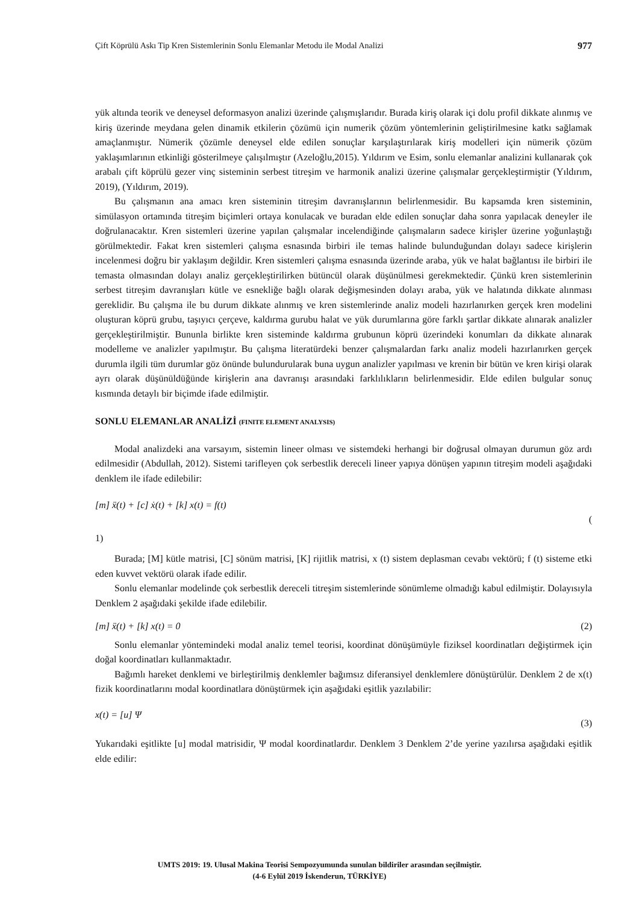Çift Köprülü Askı Tip Kren Sistemlerinin Sonlu Elemanlar Metodu ile Modal Analizi 977
yük altında teorik ve deneysel deformasyon analizi üzerinde çalışmışlarıdır. Burada kiriş olarak içi dolu profil dikkate alınmış ve kiriş üzerinde meydana gelen dinamik etkilerin çözümü için numerik çözüm yöntemlerinin geliştirilmesine katkı sağlamak amaçlanmıştır. Nümerik çözümle deneysel elde edilen sonuçlar karşılaştırılarak kiriş modelleri için nümerik çözüm yaklaşımlarının etkinliği gösterilmeye çalışılmıştır (Azeloğlu,2015). Yıldırım ve Esim, sonlu elemanlar analizini kullanarak çok arabalı çift köprülü gezer vinç sisteminin serbest titreşim ve harmonik analizi üzerine çalışmalar gerçekleştirmiştir (Yıldırım, 2019), (Yıldırım, 2019).
Bu çalışmanın ana amacı kren sisteminin titreşim davranışlarının belirlenmesidir. Bu kapsamda kren sisteminin, simülasyon ortamında titreşim biçimleri ortaya konulacak ve buradan elde edilen sonuçlar daha sonra yapılacak deneyler ile doğrulanacaktır. Kren sistemleri üzerine yapılan çalışmalar incelendiğinde çalışmaların sadece kirişler üzerine yoğunlaştığı görülmektedir. Fakat kren sistemleri çalışma esnasında birbiri ile temas halinde bulunduğundan dolayı sadece kirişlerin incelenmesi doğru bir yaklaşım değildir. Kren sistemleri çalışma esnasında üzerinde araba, yük ve halat bağlantısı ile birbiri ile temasta olmasından dolayı analiz gerçekleştirilirken bütüncül olarak düşünülmesi gerekmektedir. Çünkü kren sistemlerinin serbest titreşim davranışları kütle ve esnekliğe bağlı olarak değişmesinden dolayı araba, yük ve halatında dikkate alınması gereklidir. Bu çalışma ile bu durum dikkate alınmış ve kren sistemlerinde analiz modeli hazırlanırken gerçek kren modelini oluşturan köprü grubu, taşıyıcı çerçeve, kaldırma gurubu halat ve yük durumlarına göre farklı şartlar dikkate alınarak analizler gerçekleştirilmiştir. Bununla birlikte kren sisteminde kaldırma grubunun köprü üzerindeki konumları da dikkate alınarak modelleme ve analizler yapılmıştır. Bu çalışma literatürdeki benzer çalışmalardan farkı analiz modeli hazırlanırken gerçek durumla ilgili tüm durumlar göz önünde bulundurularak buna uygun analizler yapılması ve krenin bir bütün ve kren kirişi olarak ayrı olarak düşünüldüğünde kirişlerin ana davranışı arasındaki farklılıkların belirlenmesidir. Elde edilen bulgular sonuç kısmında detaylı bir biçimde ifade edilmiştir.
SONLU ELEMANLAR ANALİZİ (FINITE ELEMENT ANALYSIS)
Modal analizdeki ana varsayım, sistemin lineer olması ve sistemdeki herhangi bir doğrusal olmayan durumun göz ardı edilmesidir (Abdullah, 2012). Sistemi tarifleyen çok serbestlik dereceli lineer yapıya dönüşen yapının titreşim modeli aşağıdaki denklem ile ifade edilebilir:
[m] ẍ(t) + [c] ẋ(t) + [k] x(t) = f(t) (
1)
Burada; [M] kütle matrisi, [C] sönüm matrisi, [K] rijitlik matrisi, x (t) sistem deplasman cevabı vektörü; f (t) sisteme etki eden kuvvet vektörü olarak ifade edilir.
Sonlu elemanlar modelinde çok serbestlik dereceli titreşim sistemlerinde sönümleme olmadığı kabul edilmiştir. Dolayısıyla Denklem 2 aşağıdaki şekilde ifade edilebilir.
[m] ẍ(t) + [k] x(t) = 0 (2)
Sonlu elemanlar yöntemindeki modal analiz temel teorisi, koordinat dönüşümüyle fiziksel koordinatları değiştirmek için doğal koordinatları kullanmaktadır.
Bağımlı hareket denklemi ve birleştirilmiş denklemler bağımsız diferansiyel denklemlere dönüştürülür. Denklem 2 de x(t) fizik koordinatlarını modal koordinatlara dönüştürmek için aşağıdaki eşitlik yazılabilir:
x(t) = [u] Ψ (3)
Yukarıdaki eşitlikte [u] modal matrisidir, Ψ modal koordinatlardır. Denklem 3 Denklem 2’de yerine yazılırsa aşağıdaki eşitlik elde edilir:
UMTS 2019: 19. Ulusal Makina Teorisi Sempozyumunda sunulan bildiriler arasından seçilmiştir.
(4-6 Eylül 2019 İskenderun, TÜRKİYE)